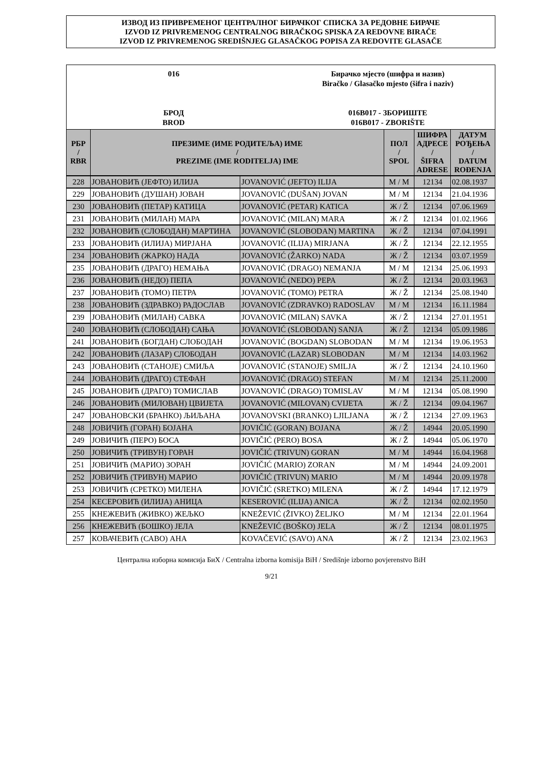ИЗВОД ИЗ ПРИВРЕМЕНОГ ЦЕНТРАЛНОГ БИРАЧКОГ СПИСКА ЗА РЕДОВНЕ БИРАЧЕ
IZVOD IZ PRIVREMENOG CENTRALNOG BIRAČKOG SPISKA ZA REDOVNE BIRAČE
IZVOD IZ PRIVREMENOG SREDIŠNJEG GLASAČKOG POPISA ZA REDOVITE GLASAČE
016
БРОД
BROD
Бирачко мјесто (шифра и назив)
Biračko / Glasačko mjesto (šifra i naziv)
016B017 - ЗБОРИШТЕ
016B017 - ZBORIŠTE
| РБР / RBR | ПРЕЗИМЕ (ИМЕ РОДИТЕЉА) ИМЕ / PREZIME (IME RODITELJA) IME | | ПОЛ / SPOL | ШИФРА АДРЕСЕ / ŠIFRA ADRESE | ДАТУМ РОЂЕЊА / DATUM ROĐENJA |
| --- | --- | --- | --- | --- | --- |
| 228 | ЈОВАНОВИЋ (ЈЕФТО) ИЛИЈА | JOVANOVIĆ (JEFTO) ILIJA | М / M | 12134 | 02.08.1937 |
| 229 | ЈОВАНОВИЋ (ДУШАН) ЈОВАН | JOVANOVIĆ (DUŠAN) JOVAN | М / M | 12134 | 21.04.1936 |
| 230 | ЈОВАНОВИЋ (ПЕТАР) КАТИЦА | JOVANOVIĆ (PETAR) KATICA | Ж / Ž | 12134 | 07.06.1969 |
| 231 | ЈОВАНОВИЋ (МИЛАН) МАРА | JOVANOVIĆ (MILAN) MARA | Ж / Ž | 12134 | 01.02.1966 |
| 232 | ЈОВАНОВИЋ (СЛОБОДАН) МАРТИНА | JOVANOVIĆ (SLOBODAN) MARTINA | Ж / Ž | 12134 | 07.04.1991 |
| 233 | ЈОВАНОВИЋ (ИЛИЈА) МИРЈАНА | JOVANOVIĆ (ILIJA) MIRJANA | Ж / Ž | 12134 | 22.12.1955 |
| 234 | ЈОВАНОВИЋ (ЖАРКО) НАДА | JOVANOVIĆ (ŽARKO) NADA | Ж / Ž | 12134 | 03.07.1959 |
| 235 | ЈОВАНОВИЋ (ДРАГО) НЕМАЊА | JOVANOVIĆ (DRAGO) NEMANJA | М / M | 12134 | 25.06.1993 |
| 236 | ЈОВАНОВИЋ (НЕДО) ПЕПА | JOVANOVIĆ (NEDO) PEPA | Ж / Ž | 12134 | 20.03.1963 |
| 237 | ЈОВАНОВИЋ (ТОМО) ПЕТРА | JOVANOVIĆ (TOMO) PETRA | Ж / Ž | 12134 | 25.08.1940 |
| 238 | ЈОВАНОВИЋ (ЗДРАВКО) РАДОСЛАВ | JOVANOVIĆ (ZDRAVKO) RADOSLAV | М / M | 12134 | 16.11.1984 |
| 239 | ЈОВАНОВИЋ (МИЛАН) САВКА | JOVANOVIĆ (MILAN) SAVKA | Ж / Ž | 12134 | 27.01.1951 |
| 240 | ЈОВАНОВИЋ (СЛОБОДАН) САЊА | JOVANOVIĆ (SLOBODAN) SANJA | Ж / Ž | 12134 | 05.09.1986 |
| 241 | ЈОВАНОВИЋ (БОГДАН) СЛОБОДАН | JOVANOVIĆ (BOGDAN) SLOBODAN | М / M | 12134 | 19.06.1953 |
| 242 | ЈОВАНОВИЋ (ЛАЗАР) СЛОБОДАН | JOVANOVIĆ (LAZAR) SLOBODAN | М / M | 12134 | 14.03.1962 |
| 243 | ЈОВАНОВИЋ (СТАНОЈЕ) СМИЉА | JOVANOVIĆ (STANOJE) SMILJA | Ж / Ž | 12134 | 24.10.1960 |
| 244 | ЈОВАНОВИЋ (ДРАГО) СТЕФАН | JOVANOVIĆ (DRAGO) STEFAN | М / M | 12134 | 25.11.2000 |
| 245 | ЈОВАНОВИЋ (ДРАГО) ТОМИСЛАВ | JOVANOVIĆ (DRAGO) TOMISLAV | М / M | 12134 | 05.08.1990 |
| 246 | ЈОВАНОВИЋ (МИЛОВАН) ЦВИЈЕТА | JOVANOVIĆ (MILOVAN) CVIJETA | Ж / Ž | 12134 | 09.04.1967 |
| 247 | ЈОВАНОВСКИ (БРАНКО) ЉИЉАНА | JOVANOVSKI (BRANKO) LJILJANA | Ж / Ž | 12134 | 27.09.1963 |
| 248 | ЈОВИЧИЋ (ГОРАН) БОЈАНА | JOVIČIĆ (GORAN) BOJANA | Ж / Ž | 14944 | 20.05.1990 |
| 249 | ЈОВИЧИЋ (ПЕРО) БОСА | JOVIČIĆ (PERO) BOSA | Ж / Ž | 14944 | 05.06.1970 |
| 250 | ЈОВИЧИЋ (ТРИВУН) ГОРАН | JOVIČIĆ (TRIVUN) GORAN | М / M | 14944 | 16.04.1968 |
| 251 | ЈОВИЧИЋ (МАРИО) ЗОРАН | JOVIČIĆ (MARIO) ZORAN | М / M | 14944 | 24.09.2001 |
| 252 | ЈОВИЧИЋ (ТРИВУН) МАРИО | JOVIČIĆ (TRIVUN) MARIO | М / M | 14944 | 20.09.1978 |
| 253 | ЈОВИЧИЋ (СРЕТКО) МИЛЕНА | JOVIČIĆ (SRETKO) MILENA | Ж / Ž | 14944 | 17.12.1979 |
| 254 | КЕСЕРОВИЋ (ИЛИЈА) АНИЦА | KESEROVIĆ (ILIJA) ANICA | Ж / Ž | 12134 | 02.02.1950 |
| 255 | КНЕЖЕВИЋ (ЖИВКО) ЖЕЉКО | KNEŽEVIĆ (ŽIVKO) ŽELJKO | М / M | 12134 | 22.01.1964 |
| 256 | КНЕЖЕВИЋ (БОШКО) ЈЕЛА | KNEŽEVIĆ (BOŠKO) JELA | Ж / Ž | 12134 | 08.01.1975 |
| 257 | КОВАЧЕВИЋ (САВО) АНА | KOVAČEVIĆ (SAVO) ANA | Ж / Ž | 12134 | 23.02.1963 |
Централна изборна комисија БиХ / Centralna izborna komisija BiH / Središnje izborno povjerenstvo BiH
9/21